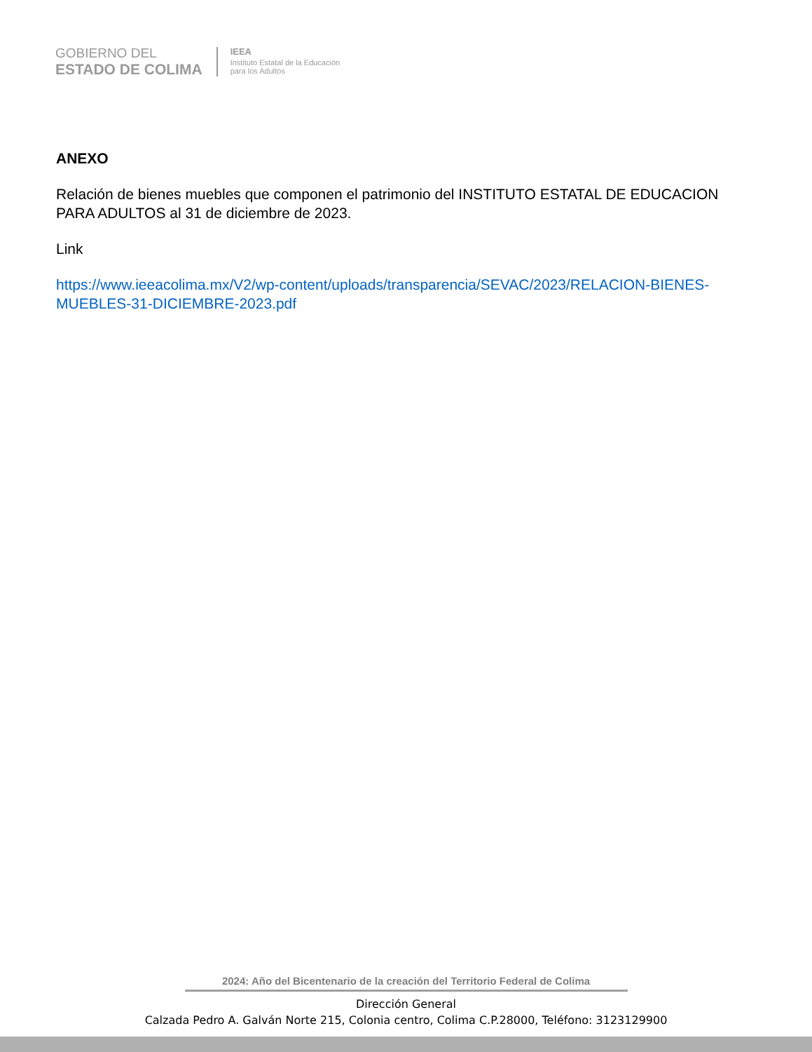GOBIERNO DEL
ESTADO DE COLIMA
IEEA
Instituto Estatal de la Educación
para los Adultos
ANEXO
Relación de bienes muebles que componen el patrimonio del INSTITUTO ESTATAL DE EDUCACION PARA ADULTOS al 31 de diciembre de 2023.
Link
https://www.ieeacolima.mx/V2/wp-content/uploads/transparencia/SEVAC/2023/RELACION-BIENES-MUEBLES-31-DICIEMBRE-2023.pdf
2024: Año del Bicentenario de la creación del Territorio Federal de Colima
Dirección General
Calzada Pedro A. Galván Norte 215, Colonia centro, Colima C.P.28000, Teléfono: 3123129900